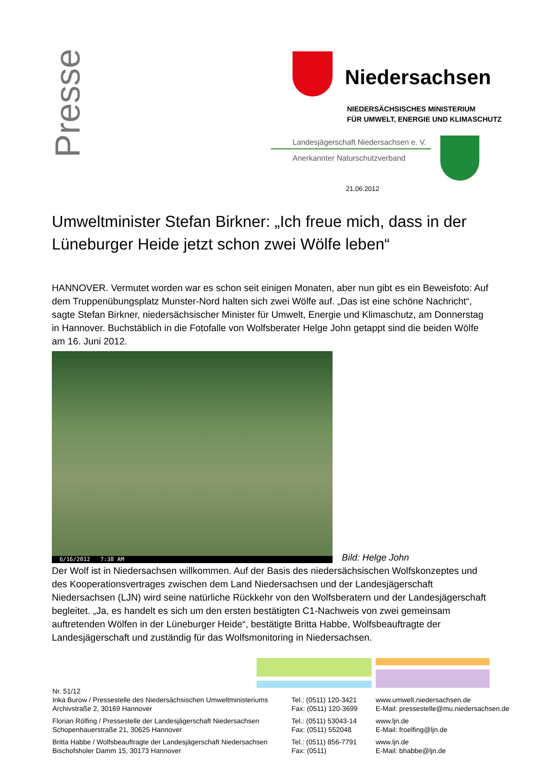Presse
Niedersachsen
NIEDERSÄCHSISCHES MINISTERIUM
FÜR UMWELT, ENERGIE UND KLIMASCHUTZ
Landesjägerschaft Niedersachsen e. V.
Anerkannter Naturschutzverband
21.06.2012
Umweltminister Stefan Birkner: „Ich freue mich, dass in der Lüneburger Heide jetzt schon zwei Wölfe leben“
HANNOVER. Vermutet worden war es schon seit einigen Monaten, aber nun gibt es ein Beweisfoto: Auf dem Truppenübungsplatz Munster-Nord halten sich zwei Wölfe auf. „Das ist eine schöne Nachricht“, sagte Stefan Birkner, niedersächsischer Minister für Umwelt, Energie und Klimaschutz, am Donnerstag in Hannover. Buchstäblich in die Fotofalle von Wolfsberater Helge John getappt sind die beiden Wölfe am 16. Juni 2012.
6/16/2012 7:38 AM
Bild: Helge John
Der Wolf ist in Niedersachsen willkommen. Auf der Basis des niedersächsischen Wolfskonzeptes und des Kooperationsvertrages zwischen dem Land Niedersachsen und der Landesjägerschaft Niedersachsen (LJN) wird seine natürliche Rückkehr von den Wolfsberatern und der Landesjägerschaft begleitet. „Ja, es handelt es sich um den ersten bestätigten C1-Nachweis von zwei gemeinsam auftretenden Wölfen in der Lüneburger Heide“, bestätigte Britta Habbe, Wolfsbeauftragte der Landesjägerschaft und zuständig für das Wolfsmonitoring in Niedersachsen.
Nr. 51/12
Inka Burow / Pressestelle des Niedersächsischen Umweltministeriums
Archivstraße 2, 30169 Hannover
Tel.: (0511) 120-3421
Fax: (0511) 120-3699
www.umwelt.niedersachsen.de
E-Mail: pressestelle@mu.niedersachsen.de
Florian Rölfing / Pressestelle der Landesjägerschaft Niedersachsen
Schopenhauerstraße 21, 30625 Hannover
Tel.: (0511) 53043-14
Fax: (0511) 552048
www.ljn.de
E-Mail: froelfing@ljn.de
Britta Habbe / Wolfsbeauftragte der Landesjägerschaft Niedersachsen
Bischofsholer Damm 15, 30173 Hannover
Tel.: (0511) 856-7791
Fax: (0511)
www.ljn.de
E-Mail: bhabbe@ljn.de